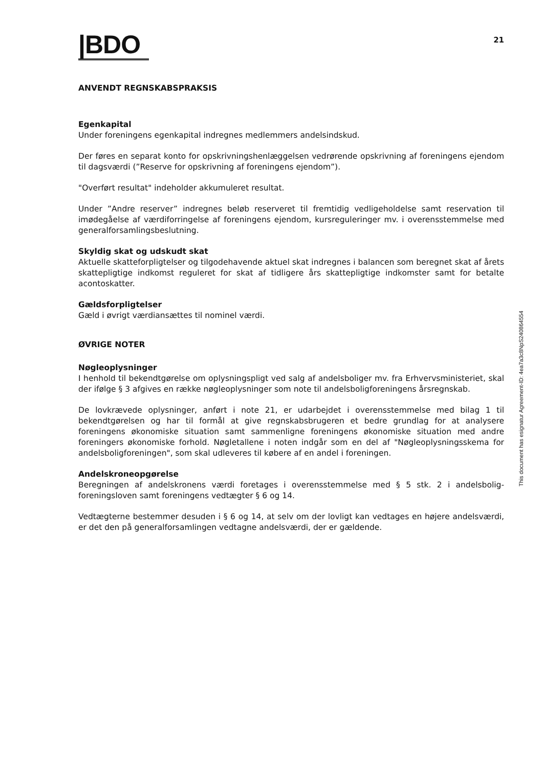|BDO
21
ANVENDT REGNSKABSPRAKSIS
Egenkapital
Under foreningens egenkapital indregnes medlemmers andelsindskud.
Der føres en separat konto for opskrivningshenlæggelsen vedrørende opskrivning af foreningens ejendom til dagsværdi (”Reserve for opskrivning af foreningens ejendom”).
"Overført resultat" indeholder akkumuleret resultat.
Under ”Andre reserver” indregnes beløb reserveret til fremtidig vedligeholdelse samt reservation til imødegåelse af værdiforringelse af foreningens ejendom, kursreguleringer mv. i overensstemmelse med generalforsamlingsbeslutning.
Skyldig skat og udskudt skat
Aktuelle skatteforpligtelser og tilgodehavende aktuel skat indregnes i balancen som beregnet skat af årets skattepligtige indkomst reguleret for skat af tidligere års skattepligtige indkomster samt for betalte acontoskatter.
Gældsforpligtelser
Gæld i øvrigt værdiansættes til nominel værdi.
ØVRIGE NOTER
Nøgleoplysninger
I henhold til bekendtgørelse om oplysningspligt ved salg af andelsboliger mv. fra Erhvervsministeriet, skal der ifølge § 3 afgives en række nøgleoplysninger som note til andelsboligforeningens årsregnskab.
De lovkrævede oplysninger, anført i note 21, er udarbejdet i overensstemmelse med bilag 1 til bekendtgørelsen og har til formål at give regnskabsbrugeren et bedre grundlag for at analysere foreningens økonomiske situation samt sammenligne foreningens økonomiske situation med andre foreningers økonomiske forhold. Nøgletallene i noten indgår som en del af "Nøgleoplysningsskema for andelsboligforeningen", som skal udleveres til købere af en andel i foreningen.
Andelskroneopgørelse
Beregningen af andelskronens værdi foretages i overensstemmelse med § 5 stk. 2 i andelsbolig-foreningsloven samt foreningens vedtægter § 6 og 14.
Vedtægterne bestemmer desuden i § 6 og 14, at selv om der lovligt kan vedtages en højere andelsværdi, er det den på generalforsamlingen vedtagne andelsværdi, der er gældende.
This document has esignatur Agreement-ID: 4ea7a3c8NpS240864554